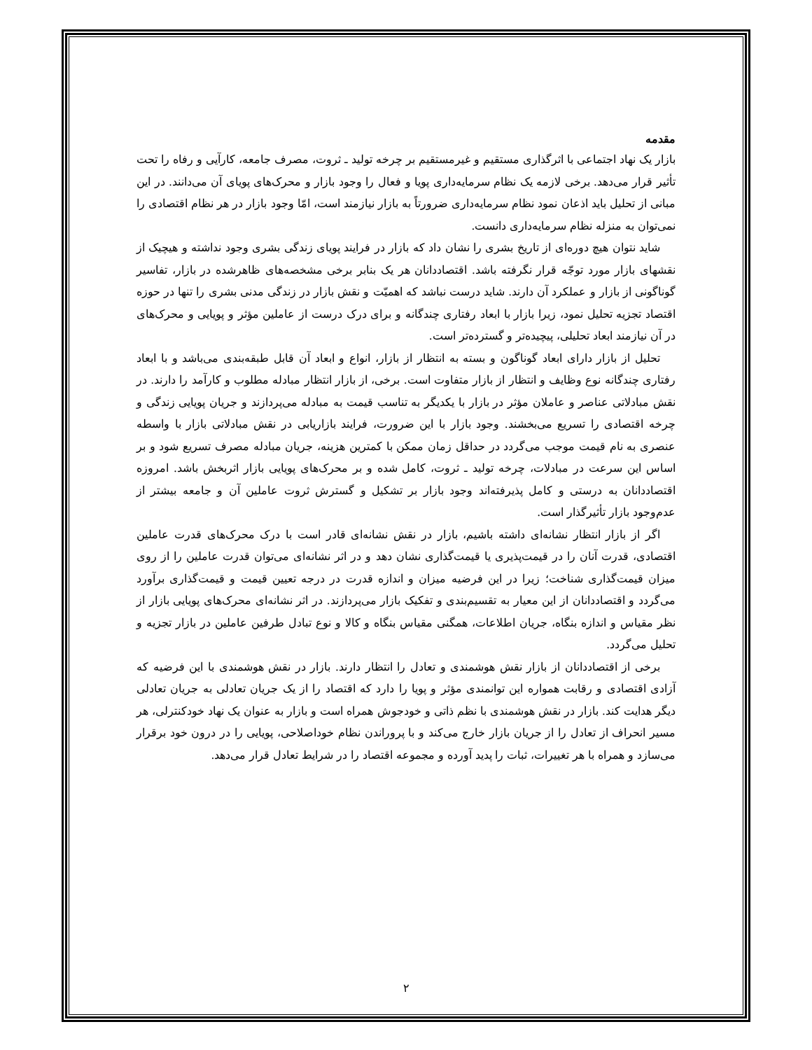مقدمه
بازار یک نهاد اجتماعی با اثرگذاری مستقیم و غیرمستقیم بر چرخه تولید ـ ثروت، مصرف جامعه، کارآیی و رفاه را تحت تأثیر قرار می‌دهد. برخی لازمه یک نظام سرمایه‌داری پویا و فعال را وجود بازار و محرک‌های پویای آن می‌دانند. در این مبانی از تحلیل باید اذعان نمود نظام سرمایه‌داری ضرورتاً به بازار نیازمند است، امّا وجود بازار در هر نظام اقتصادی را نمی‌توان به منزله نظام سرمایه‌داری دانست.
شاید نتوان هیچ دوره‌ای از تاریخ بشری را نشان داد که بازار در فرایند پویای زندگی بشری وجود نداشته و هیچیک از نقشهای بازار مورد توجّه قرار نگرفته باشد. اقتصاددانان هر یک بنابر برخی مشخصه‌های ظاهرشده در بازار، تفاسیر گوناگونی از بازار و عملکرد آن دارند. شاید درست نباشد که اهمیّت و نقش بازار در زندگی مدنی بشری را تنها در حوزه اقتصاد تجزیه تحلیل نمود، زیرا بازار با ابعاد رفتاری چندگانه و برای درک درست از عاملین مؤثر و پویایی و محرک‌های در آن نیازمند ابعاد تحلیلی، پیچیده‌تر و گسترده‌تر است.
تحلیل از بازار دارای ابعاد گوناگون و بسته به انتظار از بازار، انواع و ابعاد آن قابل طبقه‌بندی می‌باشد و با ابعاد رفتاری چندگانه نوع وظایف و انتظار از بازار متفاوت است. برخی، از بازار انتظار مبادله مطلوب و کارآمد را دارند. در نقش مبادلاتی عناصر و عاملان مؤثر در بازار با یکدیگر به تناسب قیمت به مبادله می‌پردازند و جریان پویایی زندگی و چرخه اقتصادی را تسریع می‌بخشند. وجود بازار با این ضرورت، فرایند بازاریابی در نقش مبادلاتی بازار با واسطه عنصری به نام قیمت موجب می‌گردد در حداقل زمان ممکن با کمترین هزینه، جریان مبادله مصرف تسریع شود و بر اساس این سرعت در مبادلات، چرخه تولید ـ ثروت، کامل شده و بر محرک‌های پویایی بازار اثربخش باشد. امروزه اقتصاددانان به درستی و کامل پذیرفته‌اند وجود بازار بر تشکیل و گسترش ثروت عاملین آن و جامعه بیشتر از عدم‌وجود بازار تأثیرگذار است.
اگر از بازار انتظار نشانه‌ای داشته باشیم، بازار در نقش نشانه‌ای قادر است با درک محرک‌های قدرت عاملین اقتصادی، قدرت آنان را در قیمت‌پذیری یا قیمت‌گذاری نشان دهد و در اثر نشانه‌ای می‌توان قدرت عاملین را از روی میزان قیمت‌گذاری شناخت؛ زیرا در این فرضیه میزان و اندازه قدرت در درجه تعیین قیمت و قیمت‌گذاری برآورد می‌گردد و اقتصاددانان از این معیار به تقسیم‌بندی و تفکیک بازار می‌پردازند. در اثر نشانه‌ای محرک‌های پویایی بازار از نظر مقیاس و اندازه بنگاه، جریان اطلاعات، همگنی مقیاس بنگاه و کالا و نوع تبادل طرفین عاملین در بازار تجزیه و تحلیل می‌گردد.
برخی از اقتصاددانان از بازار نقش هوشمندی و تعادل را انتظار دارند. بازار در نقش هوشمندی با این فرضیه که آزادی اقتصادی و رقابت همواره این توانمندی مؤثر و پویا را دارد که اقتصاد را از یک جریان تعادلی به جریان تعادلی دیگر هدایت کند. بازار در نقش هوشمندی با نظم ذاتی و خودجوش همراه است و بازار به عنوان یک نهاد خودکنترلی، هر مسیر انحراف از تعادل را از جریان بازار خارج می‌کند و با پروراندن نظام خوداصلاحی، پویایی را در درون خود برقرار می‌سازد و همراه با هر تغییرات، ثبات را پدید آورده و مجموعه اقتصاد را در شرایط تعادل قرار می‌دهد.
۲